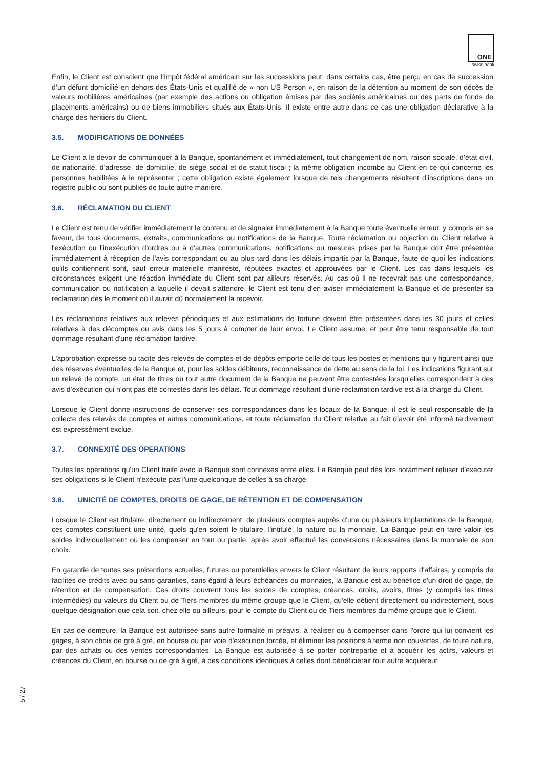ONE
swiss bank
Enfin, le Client est conscient que l’impôt fédéral américain sur les successions peut, dans certains cas, être perçu en cas de succession d’un défunt domicilié en dehors des États-Unis et qualifié de « non US Person », en raison de la détention au moment de son décès de valeurs mobilières américaines (par exemple des actions ou obligation émises par des sociétés américaines ou des parts de fonds de placements américains) ou de biens immobiliers situés aux États-Unis. Il existe entre autre dans ce cas une obligation déclarative à la charge des héritiers du Client.
3.5. MODIFICATIONS DE DONNÉES
Le Client a le devoir de communiquer à la Banque, spontanément et immédiatement, tout changement de nom, raison sociale, d’état civil, de nationalité, d’adresse, de domicilie, de siège social et de statut fiscal ; la même obligation incombe au Client en ce qui concerne les personnes habilitées à le représenter ; cette obligation existe également lorsque de tels changements résultent d’inscriptions dans un registre public ou sont publiés de toute autre manière.
3.6. RÉCLAMATION DU CLIENT
Le Client est tenu de vérifier immédiatement le contenu et de signaler immédiatement à la Banque toute éventuelle erreur, y compris en sa faveur, de tous documents, extraits, communications ou notifications de la Banque. Toute réclamation ou objection du Client relative à l'exécution ou l'inexécution d'ordres ou à d'autres communications, notifications ou mesures prises par la Banque doit être présentée immédiatement à réception de l'avis correspondant ou au plus tard dans les délais impartis par la Banque, faute de quoi les indications qu'ils contiennent sont, sauf erreur matérielle manifeste, réputées exactes et approuvées par le Client. Les cas dans lesquels les circonstances exigent une réaction immédiate du Client sont par ailleurs réservés. Au cas où il ne recevrait pas une correspondance, communication ou notification à laquelle il devait s'attendre, le Client est tenu d'en aviser immédiatement la Banque et de présenter sa réclamation dès le moment où il aurait dû normalement la recevoir.
Les réclamations relatives aux relevés périodiques et aux estimations de fortune doivent être présentées dans les 30 jours et celles relatives à des décomptes ou avis dans les 5 jours à compter de leur envoi. Le Client assume, et peut être tenu responsable de tout dommage résultant d'une réclamation tardive.
L'approbation expresse ou tacite des relevés de comptes et de dépôts emporte celle de tous les postes et mentions qui y figurent ainsi que des réserves éventuelles de la Banque et, pour les soldes débiteurs, reconnaissance de dette au sens de la loi. Les indications figurant sur un relevé de compte, un état de titres ou tout autre document de la Banque ne peuvent être contestées lorsqu’elles correspondent à des avis d’exécution qui n’ont pas été contestés dans les délais. Tout dommage résultant d’une réclamation tardive est à la charge du Client.
Lorsque le Client donne instructions de conserver ses correspondances dans les locaux de la Banque, il est le seul responsable de la collecte des relevés de comptes et autres communications, et toute réclamation du Client relative au fait d’avoir été informé tardivement est expressément exclue.
3.7. CONNEXITÉ DES OPERATIONS
Toutes les opérations qu'un Client traite avec la Banque sont connexes entre elles. La Banque peut dès lors notamment refuser d'exécuter ses obligations si le Client n'exécute pas l'une quelconque de celles à sa charge.
3.8. UNICITÉ DE COMPTES, DROITS DE GAGE, DE RÉTENTION ET DE COMPENSATION
Lorsque le Client est titulaire, directement ou indirectement, de plusieurs comptes auprès d'une ou plusieurs implantations de la Banque, ces comptes constituent une unité, quels qu'en soient le titulaire, l'intitulé, la nature ou la monnaie. La Banque peut en faire valoir les soldes individuellement ou les compenser en tout ou partie, après avoir effectué les conversions nécessaires dans la monnaie de son choix.
En garantie de toutes ses prétentions actuelles, futures ou potentielles envers le Client résultant de leurs rapports d'affaires, y compris de facilités de crédits avec ou sans garanties, sans égard à leurs échéances ou monnaies, la Banque est au bénéfice d'un droit de gage, de rétention et de compensation. Ces droits couvrent tous les soldes de comptes, créances, droits, avoirs, titres (y compris les titres intermédiés) ou valeurs du Client ou de Tiers membres du même groupe que le Client, qu'elle détient directement ou indirectement, sous quelque désignation que cela soit, chez elle ou ailleurs, pour le compte du Client ou de Tiers membres du même groupe que le Client.
En cas de demeure, la Banque est autorisée sans autre formalité ni préavis, à réaliser ou à compenser dans l'ordre qui lui convient les gages, à son choix de gré à gré, en bourse ou par voie d'exécution forcée, et éliminer les positions à terme non couvertes, de toute nature, par des achats ou des ventes correspondantes. La Banque est autorisée à se porter contrepartie et à acquérir les actifs, valeurs et créances du Client, en bourse ou de gré à gré, à des conditions identiques à celles dont bénéficierait tout autre acquéreur.
5 / 27